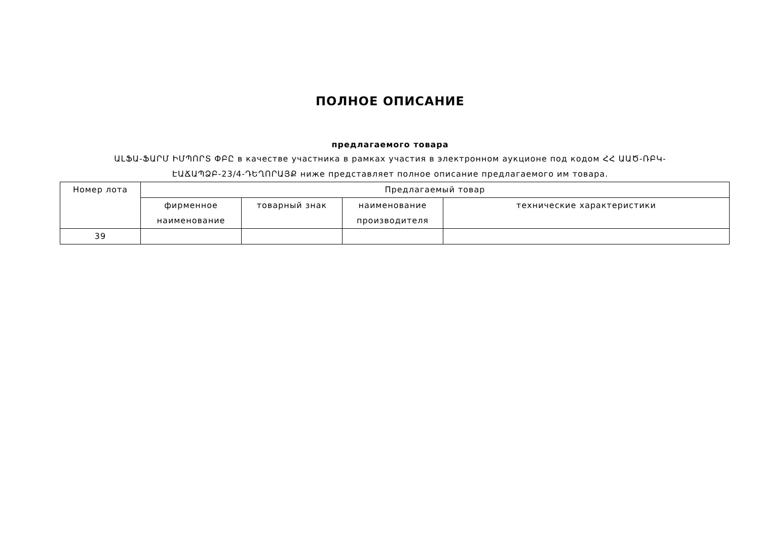ПОЛНОЕ ОПИСАНИЕ
предлагаемого товара
ԱԼՖԱ-ՖԱՐՄ ԻՄՊՈՐՏ ՓԲԸ в качестве участника в рамках участия в электронном аукционе под кодом ՀՀ ԱԱԾ-ՌԲԿ-ԷԱՃԱՊՁԲ-23/4-ԴԵՂՈՐԱՅՔ ниже представляет полное описание предлагаемого им товара.
| Номер лота | Предлагаемый товар | | | |
| --- | --- | --- | --- | --- |
| | фирменное наименование | товарный знак | наименование производителя | технические характеристики |
| 39 | | | | |